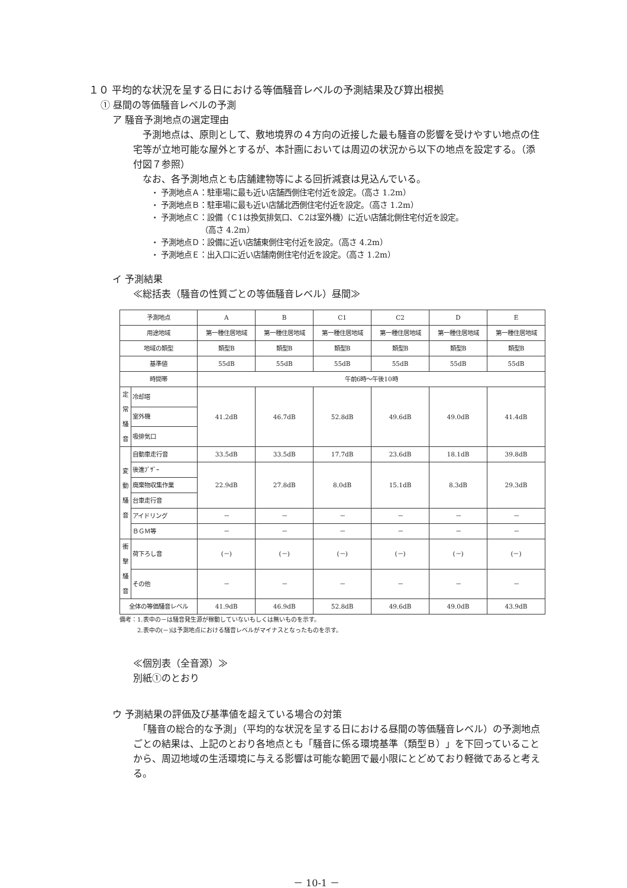１０ 平均的な状況を呈する日における等価騒音レベルの予測結果及び算出根拠
① 昼間の等価騒音レベルの予測
ア 騒音予測地点の選定理由
　予測地点は、原則として、敷地境界の４方向の近接した最も騒音の影響を受けやすい地点の住宅等が立地可能な屋外とするが、本計画においては周辺の状況から以下の地点を設定する。（添付図７参照）
　なお、各予測地点とも店舗建物等による回折減衰は見込んでいる。
・ 予測地点Ａ：駐車場に最も近い店舗西側住宅付近を設定。（高さ 1.2m）
・ 予測地点Ｂ：駐車場に最も近い店舗北西側住宅付近を設定。（高さ 1.2m）
・ 予測地点Ｃ：設備（Ｃ1は換気排気口、Ｃ2は室外機）に近い店舗北側住宅付近を設定。
　　　　　　　（高さ 4.2m）
・ 予測地点Ｄ：設備に近い店舗東側住宅付近を設定。（高さ 4.2m）
・ 予測地点Ｅ：出入口に近い店舗南側住宅付近を設定。（高さ 1.2m）
イ 予測結果
≪総括表（騒音の性質ごとの等価騒音レベル）昼間≫
| 予測地点 | | A | B | C1 | C2 | D | E |
| --- | --- | --- | --- | --- | --- | --- | --- |
| 用途地域 | | 第一種住居地域 | 第一種住居地域 | 第一種住居地域 | 第一種住居地域 | 第一種住居地域 | 第一種住居地域 |
| 地域の類型 | | 類型B | 類型B | 類型B | 類型B | 類型B | 類型B |
| 基準値 | | 55dB | 55dB | 55dB | 55dB | 55dB | 55dB |
| 時間帯 | | 午前6時～午後10時 | | | | | |
| 定常騒音 | 冷却塔 | 41.2dB | 46.7dB | 52.8dB | 49.6dB | 49.0dB | 41.4dB |
| | 室外機 | | | | | | |
| | 吸排気口 | | | | | | |
| 変動騒音 | 自動車走行音 | 33.5dB | 33.5dB | 17.7dB | 23.6dB | 18.1dB | 39.8dB |
| | 後進ﾌﾞｻﾞｰ | 22.9dB | 27.8dB | 8.0dB | 15.1dB | 8.3dB | 29.3dB |
| | 廃棄物収集作業 | | | | | | |
| | 台車走行音 | | | | | | |
| | アイドリング | － | － | － | － | － | － |
| | ＢＧＭ等 | － | － | － | － | － | － |
| 衝撃騒音 | 荷下ろし音 | (－) | (－) | (－) | (－) | (－) | (－) |
| | その他 | － | － | － | － | － | － |
| 全体の等価騒音レベル | | 41.9dB | 46.9dB | 52.8dB | 49.6dB | 49.0dB | 43.9dB |
備考：1.表中の－は騒音発生源が稼動していないもしくは無いものを示す。
　　　2.表中の(－)は予測地点における騒音レベルがマイナスとなったものを示す。
≪個別表（全音源）≫
別紙①のとおり
ウ 予測結果の評価及び基準値を超えている場合の対策
　「騒音の総合的な予測」（平均的な状況を呈する日における昼間の等価騒音レベル）の予測地点ごとの結果は、上記のとおり各地点とも「騒音に係る環境基準（類型Ｂ）」を下回っていることから、周辺地域の生活環境に与える影響は可能な範囲で最小限にとどめており軽微であると考える。
－ 10-1 －